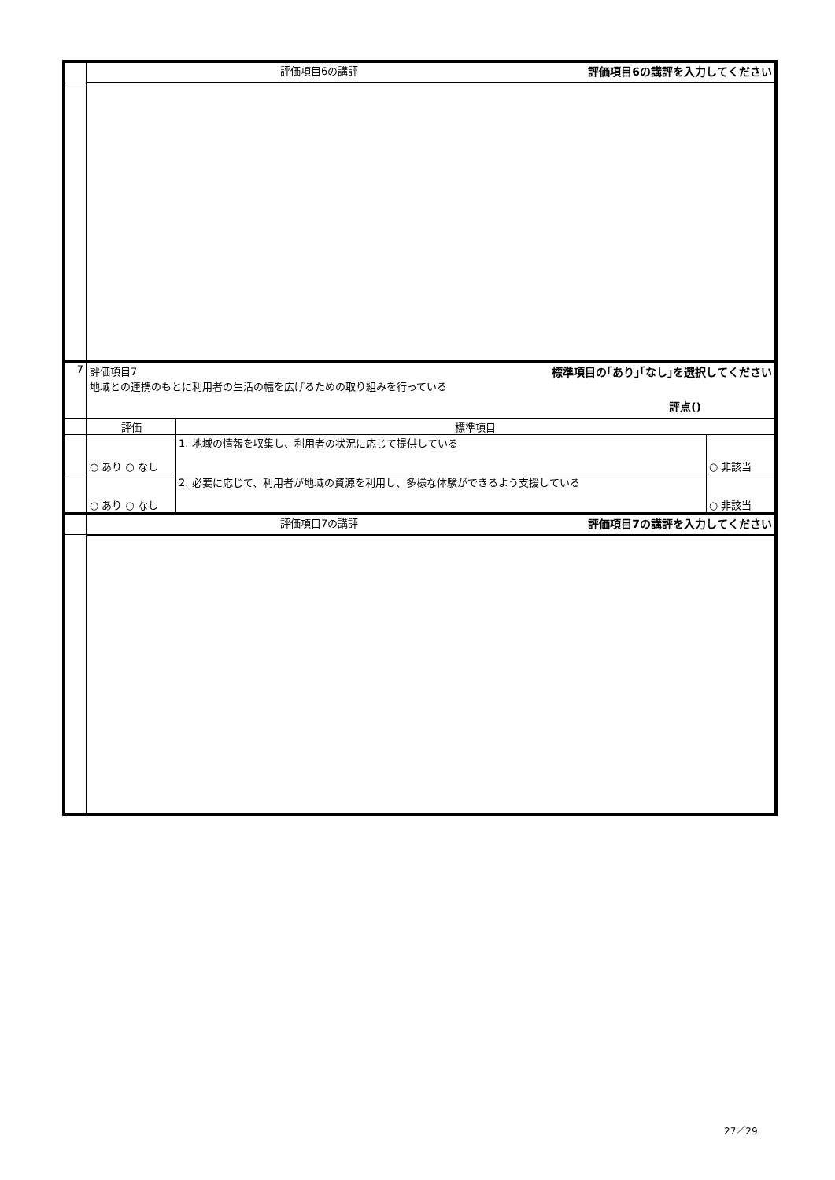| | 評価項目6の講評 評価項目6の講評を入力してください | | |
| 7 | 評価項目7 標準項目の｢あり｣｢なし｣を選択してください 地域との連携のもとに利用者の生活の幅を広げるための取り組みを行っている 評点() | | |
| | 評価 | 標準項目 | |
| | ○ あり ○ なし | 1. 地域の情報を収集し、利用者の状況に応じて提供している | ○ 非該当 |
| | ○ あり ○ なし | 2. 必要に応じて、利用者が地域の資源を利用し、多様な体験ができるよう支援している | ○ 非該当 |
| | 評価項目7の講評 評価項目7の講評を入力してください | | |
27／29